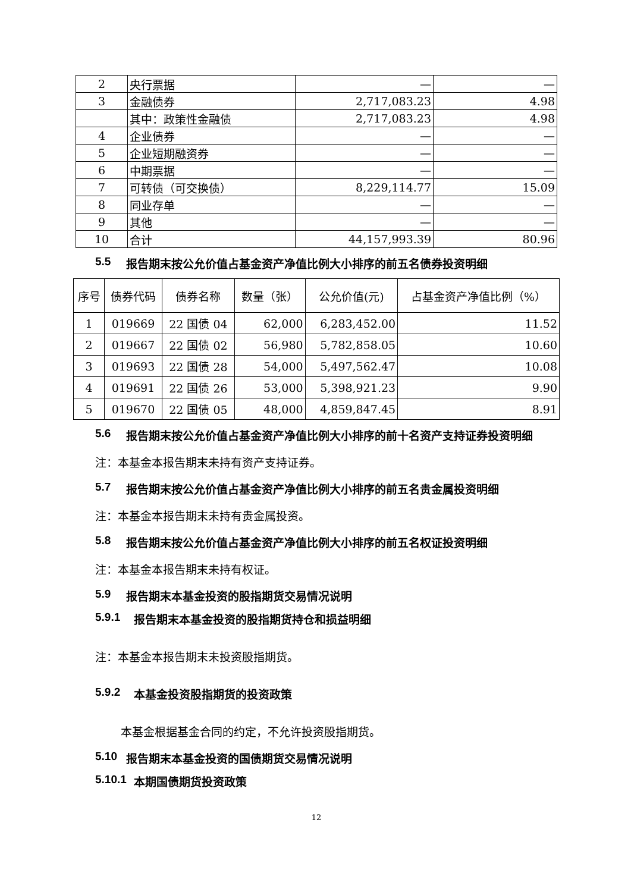| 2 | 央行票据 | — | — |
| 3 | 金融债券 | 2,717,083.23 | 4.98 |
| | 其中：政策性金融债 | 2,717,083.23 | 4.98 |
| 4 | 企业债券 | — | — |
| 5 | 企业短期融资券 | — | — |
| 6 | 中期票据 | — | — |
| 7 | 可转债（可交换债） | 8,229,114.77 | 15.09 |
| 8 | 同业存单 | — | — |
| 9 | 其他 | — | — |
| 10 | 合计 | 44,157,993.39 | 80.96 |
5.5 报告期末按公允价值占基金资产净值比例大小排序的前五名债券投资明细
| 序号 | 债券代码 | 债券名称 | 数量（张） | 公允价值(元) | 占基金资产净值比例（%） |
| --- | --- | --- | --- | --- | --- |
| 1 | 019669 | 22 国债 04 | 62,000 | 6,283,452.00 | 11.52 |
| 2 | 019667 | 22 国债 02 | 56,980 | 5,782,858.05 | 10.60 |
| 3 | 019693 | 22 国债 28 | 54,000 | 5,497,562.47 | 10.08 |
| 4 | 019691 | 22 国债 26 | 53,000 | 5,398,921.23 | 9.90 |
| 5 | 019670 | 22 国债 05 | 48,000 | 4,859,847.45 | 8.91 |
5.6 报告期末按公允价值占基金资产净值比例大小排序的前十名资产支持证券投资明细
注：本基金本报告期末未持有资产支持证券。
5.7 报告期末按公允价值占基金资产净值比例大小排序的前五名贵金属投资明细
注：本基金本报告期末未持有贵金属投资。
5.8 报告期末按公允价值占基金资产净值比例大小排序的前五名权证投资明细
注：本基金本报告期末未持有权证。
5.9 报告期末本基金投资的股指期货交易情况说明
5.9.1 报告期末本基金投资的股指期货持仓和损益明细
注：本基金本报告期末未投资股指期货。
5.9.2 本基金投资股指期货的投资政策
本基金根据基金合同的约定，不允许投资股指期货。
5.10 报告期末本基金投资的国债期货交易情况说明
5.10.1 本期国债期货投资政策
12